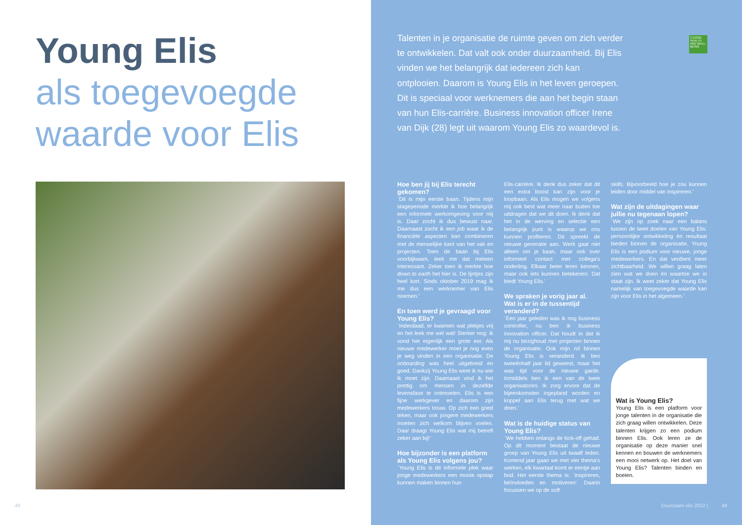Young Elis
als toegevoegde
waarde voor Elis
48
Talenten in je organisatie de ruimte geven om zich verder te ontwikkelen. Dat valt ook onder duurzaamheid. Bij Elis vinden we het belangrijk dat iedereen zich kan ontplooien. Daarom is Young Elis in het leven geroepen. Dit is speciaal voor werknemers die aan het begin staan van hun Elis-carrière. Business innovation officer Irene van Dijk (28) legt uit waarom Young Elis zo waardevol is.
3 GOOD HEALTH AND WELL-BEING
Hoe ben jij bij Elis terecht gekomen?
`Dit is mijn eerste baan. Tijdens mijn stageperiode merkte ik hoe belangrijk een informele werkomgeving voor mij is. Daar zocht ik dus bewust naar. Daarnaast zocht ik een job waar ik de financiële aspecten kan combineren met de menselijke kant van het vak en projecten. Toen de baan bij Elis voorbijkwam, leek me dat meteen interessant. Zeker toen ik merkte hoe down to earth het hier is. De lijntjes zijn heel kort. Sinds oktober 2019 mag ik me dus een werknemer van Elis noemen.'
En toen werd je gevraagd voor Young Elis?
`Inderdaad, er kwamen wat plekjes vrij en het leek me wel wat! Sterker nog: ik vond het eigenlijk een grote eer. Als nieuwe medewerker moet je nog even je weg vinden in een organisatie. De onboarding was heel uitgebreid en goed. Dankzij Young Elis weet ik nu wie ik moet zijn. Daarnaast vind ik het prettig om mensen in dezelfde levensfase te ontmoeten. Elis is een fijne werkgever en daarom zijn medewerkers trouw. Op zich een goed teken, maar ook jongere medewerkers moeten zich welkom blijven voelen. Daar draagt Young Elis wat mij betreft zeker aan bij!'
Hoe bijzonder is een platform als Young Elis volgens jou?
`Young Elis is dé informele plek waar jonge medewerkers een mooie opstap kunnen maken binnen hun
Elis-carrière. Ik denk dus zeker dat dit een extra boost kan zijn voor je loopbaan. Als Elis mogen we volgens mij ook best wat meer naar buiten toe uitdragen dat we dit doen. Ik denk dat het in de werving en selectie een belangrijk punt is waarop we ons kunnen profileren. Dit spreekt de nieuwe generatie aan. Werk gaat niet alleen om je baan, maar ook over informeel contact met collega's onderling. Elkaar beter leren kennen, maar ook iets kunnen betekenen. Dat biedt Young Elis.'
We spraken je vorig jaar al. Wat is er in de tussentijd veranderd?
`Een jaar geleden was ik nog business controller, nu ben ik business innovation officer. Dat houdt in dat ik mij nu bezighoud met projecten binnen de organisatie. Ook mijn rol binnen Young Elis is veranderd. Ik ben tweeënhalf jaar lid geweest, maar het was tijd voor de nieuwe garde. Inmiddels ben ik een van de twee organisatoren. Ik zorg ervoor dat de bijeenkomsten ingepland worden en koppel aan Elis terug met wat we doen.'
Wat is de huidige status van Young Elis?
`We hebben onlangs de kick-off gehad. Op dit moment bestaat de nieuwe groep van Young Elis uit twaalf leden. Komend jaar gaan we met vier thema's werken, elk kwartaal komt er eentje aan bod. Het eerste thema is: `inspireren, beïnvloeden en motiveren'. Daarin focussen we op de soft
skills. Bijvoorbeeld hoe je zou kunnen leiden door middel van inspireren.'
Wat zijn de uitdagingen waar jullie nu tegenaan lopen?
`We zijn op zoek naar een balans tussen de twee doelen van Young Elis: persoonlijke ontwikkeling én resultaat bieden binnen de organisatie. Young Elis is een podium voor nieuwe, jonge medewerkers. En dat verdient meer zichtbaarheid. We willen graag laten zien wat we doen én waartoe we in staat zijn. Ik weet zeker dat Young Elis namelijk van toegevoegde waarde kan zijn voor Elis in het algemeen.'
Wat is Young Elis?
Young Elis is een platform voor jonge talenten in de organisatie die zich graag willen ontwikkelen. Deze talenten krijgen zo een podium binnen Elis. Ook leren ze de organisatie op deze manier snel kennen en bouwen de werknemers een mooi netwerk op. Het doel van Young Elis? Talenten binden en boeien.
Duurzaam elis 2022 | 49